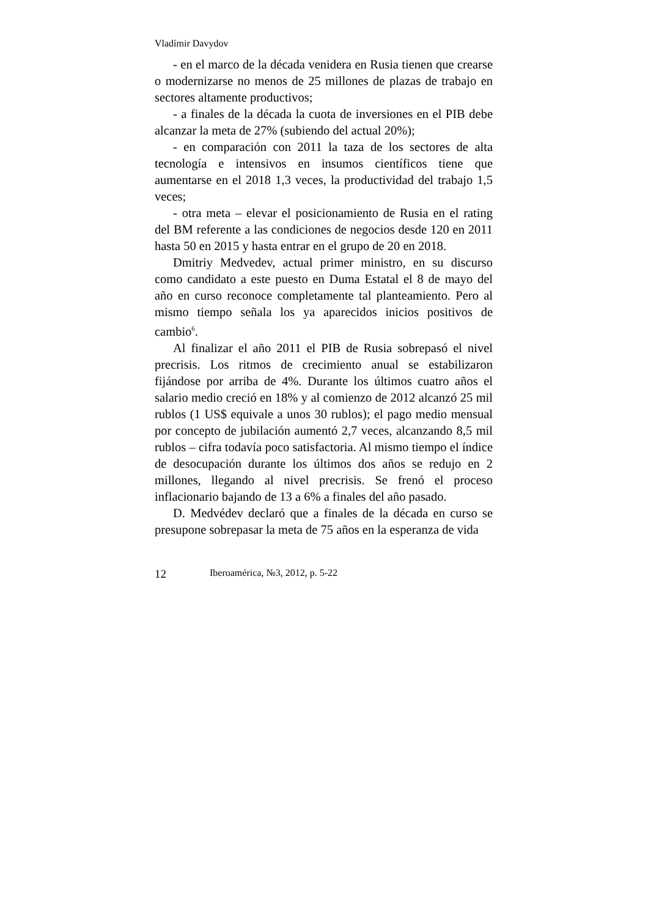Vladímir Davydov
- en el marco de la década venidera en Rusia tienen que crearse o modernizarse no menos de 25 millones de plazas de trabajo en sectores altamente productivos;
- a finales de la década la cuota de inversiones en el PIB debe alcanzar la meta de 27% (subiendo del actual 20%);
- en comparación con 2011 la taza de los sectores de alta tecnología e intensivos en insumos científicos tiene que aumentarse en el 2018 1,3 veces, la productividad del trabajo 1,5 veces;
- otra meta – elevar el posicionamiento de Rusia en el rating del BM referente a las condiciones de negocios desde 120 en 2011 hasta 50 en 2015 y hasta entrar en el grupo de 20 en 2018.
Dmitriy Medvedev, actual primer ministro, en su discurso como candidato a este puesto en Duma Estatal el 8 de mayo del año en curso reconoce completamente tal planteamiento. Pero al mismo tiempo señala los ya aparecidos inicios positivos de cambio<sup>6</sup>.
Al finalizar el año 2011 el PIB de Rusia sobrepasó el nivel precrisis. Los ritmos de crecimiento anual se estabilizaron fijándose por arriba de 4%. Durante los últimos cuatro años el salario medio creció en 18% y al comienzo de 2012 alcanzó 25 mil rublos (1 US$ equivale a unos 30 rublos); el pago medio mensual por concepto de jubilación aumentó 2,7 veces, alcanzando 8,5 mil rublos – cifra todavía poco satisfactoria. Al mismo tiempo el índice de desocupación durante los últimos dos años se redujo en 2 millones, llegando al nivel precrisis. Se frenó el proceso inflacionario bajando de 13 a 6% a finales del año pasado.
D. Medvédev declaró que a finales de la década en curso se presupone sobrepasar la meta de 75 años en la esperanza de vida
12 Iberoamérica, №3, 2012, p. 5-22